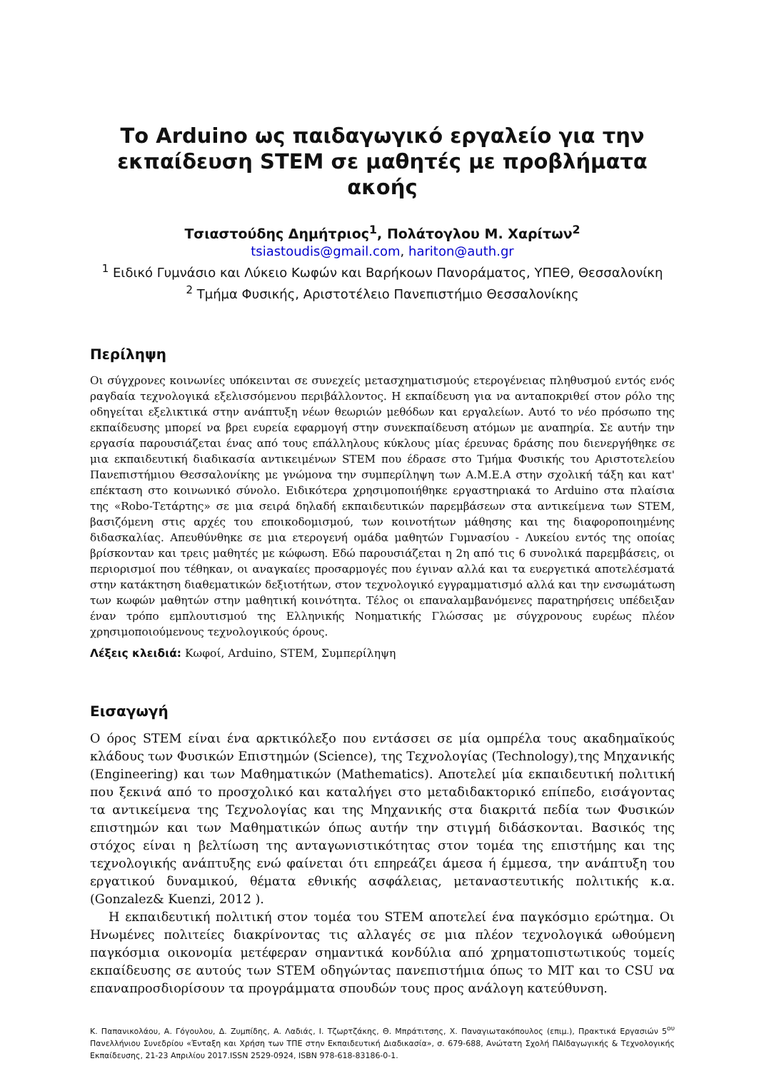Το Arduino ως παιδαγωγικό εργαλείο για την εκπαίδευση STEM σε μαθητές με προβλήματα ακοής
Τσιαστούδης Δημήτριος<sup>1</sup>, Πολάτογλου Μ. Χαρίτων<sup>2</sup>
tsiastoudis@gmail.com, hariton@auth.gr
<sup>1</sup> Ειδικό Γυμνάσιο και Λύκειο Κωφών και Βαρήκοων Πανοράματος, ΥΠΕΘ, Θεσσαλονίκη
<sup>2</sup> Τμήμα Φυσικής, Αριστοτέλειο Πανεπιστήμιο Θεσσαλονίκης
Περίληψη
Οι σύγχρονες κοινωνίες υπόκεινται σε συνεχείς μετασχηματισμούς ετερογένειας πληθυσμού εντός ενός ραγδαία τεχνολογικά εξελισσόμενου περιβάλλοντος. Η εκπαίδευση για να ανταποκριθεί στον ρόλο της οδηγείται εξελικτικά στην ανάπτυξη νέων θεωριών μεθόδων και εργαλείων. Αυτό το νέο πρόσωπο της εκπαίδευσης μπορεί να βρει ευρεία εφαρμογή στην συνεκπαίδευση ατόμων με αναπηρία. Σε αυτήν την εργασία παρουσιάζεται ένας από τους επάλληλους κύκλους μίας έρευνας δράσης που διενεργήθηκε σε μια εκπαιδευτική διαδικασία αντικειμένων STEM που έδρασε στο Τμήμα Φυσικής του Αριστοτελείου Πανεπιστήμιου Θεσσαλονίκης με γνώμονα την συμπερίληψη των Α.Μ.Ε.Α στην σχολική τάξη και κατ' επέκταση στο κοινωνικό σύνολο. Ειδικότερα χρησιμοποιήθηκε εργαστηριακά το Arduino στα πλαίσια της «Robo-Τετάρτης» σε μια σειρά δηλαδή εκπαιδευτικών παρεμβάσεων στα αντικείμενα των STEM, βασιζόμενη στις αρχές του εποικοδομισμού, των κοινοτήτων μάθησης και της διαφοροποιημένης διδασκαλίας. Απευθύνθηκε σε μια ετερογενή ομάδα μαθητών Γυμνασίου - Λυκείου εντός της οποίας βρίσκονταν και τρεις μαθητές με κώφωση. Εδώ παρουσιάζεται η 2η από τις 6 συνολικά παρεμβάσεις, οι περιορισμοί που τέθηκαν, οι αναγκαίες προσαρμογές που έγιναν αλλά και τα ευεργετικά αποτελέσματά στην κατάκτηση διαθεματικών δεξιοτήτων, στον τεχνολογικό εγγραμματισμό αλλά και την ενσωμάτωση των κωφών μαθητών στην μαθητική κοινότητα. Τέλος οι επαναλαμβανόμενες παρατηρήσεις υπέδειξαν έναν τρόπο εμπλουτισμού της Ελληνικής Νοηματικής Γλώσσας με σύγχρονους ευρέως πλέον χρησιμοποιούμενους τεχνολογικούς όρους.
Λέξεις κλειδιά: Κωφοί, Arduino, STEM, Συμπερίληψη
Εισαγωγή
Ο όρος STEM είναι ένα αρκτικόλεξο που εντάσσει σε μία ομπρέλα τους ακαδημαϊκούς κλάδους των Φυσικών Επιστημών (Science), της Τεχνολογίας (Technology),της Μηχανικής (Engineering) και των Μαθηματικών (Mathematics). Αποτελεί μία εκπαιδευτική πολιτική που ξεκινά από το προσχολικό και καταλήγει στο μεταδιδακτορικό επίπεδο, εισάγοντας τα αντικείμενα της Τεχνολογίας και της Μηχανικής στα διακριτά πεδία των Φυσικών επιστημών και των Μαθηματικών όπως αυτήν την στιγμή διδάσκονται. Βασικός της στόχος είναι η βελτίωση της ανταγωνιστικότητας στον τομέα της επιστήμης και της τεχνολογικής ανάπτυξης ενώ φαίνεται ότι επηρεάζει άμεσα ή έμμεσα, την ανάπτυξη του εργατικού δυναμικού, θέματα εθνικής ασφάλειας, μεταναστευτικής πολιτικής κ.α.(Gonzalez& Kuenzi, 2012 ).
Η εκπαιδευτική πολιτική στον τομέα του STEM αποτελεί ένα παγκόσμιο ερώτημα. Οι Ηνωμένες πολιτείες διακρίνοντας τις αλλαγές σε μια πλέον τεχνολογικά ωθούμενη παγκόσμια οικονομία μετέφεραν σημαντικά κονδύλια από χρηματοπιστωτικούς τομείς εκπαίδευσης σε αυτούς των STEM οδηγώντας πανεπιστήμια όπως το MIT και το CSU να επαναπροσδιορίσουν τα προγράμματα σπουδών τους προς ανάλογη κατεύθυνση.
Κ. Παπανικολάου, Α. Γόγουλου, Δ. Ζυμπίδης, Α. Λαδιάς, Ι. Τζωρτζάκης, Θ. Μπράτιτσης, Χ. Παναγιωτακόπουλος (επιμ.), Πρακτικά Εργασιών 5<sup>ου</sup> Πανελλήνιου Συνεδρίου «Ένταξη και Χρήση των ΤΠΕ στην Εκπαιδευτική Διαδικασία», σ. 679-688, Ανώτατη Σχολή ΠΑΙδαγωγικής & Τεχνολογικής Εκπαίδευσης, 21-23 Απριλίου 2017.ISSN 2529-0924, ISBN 978-618-83186-0-1.